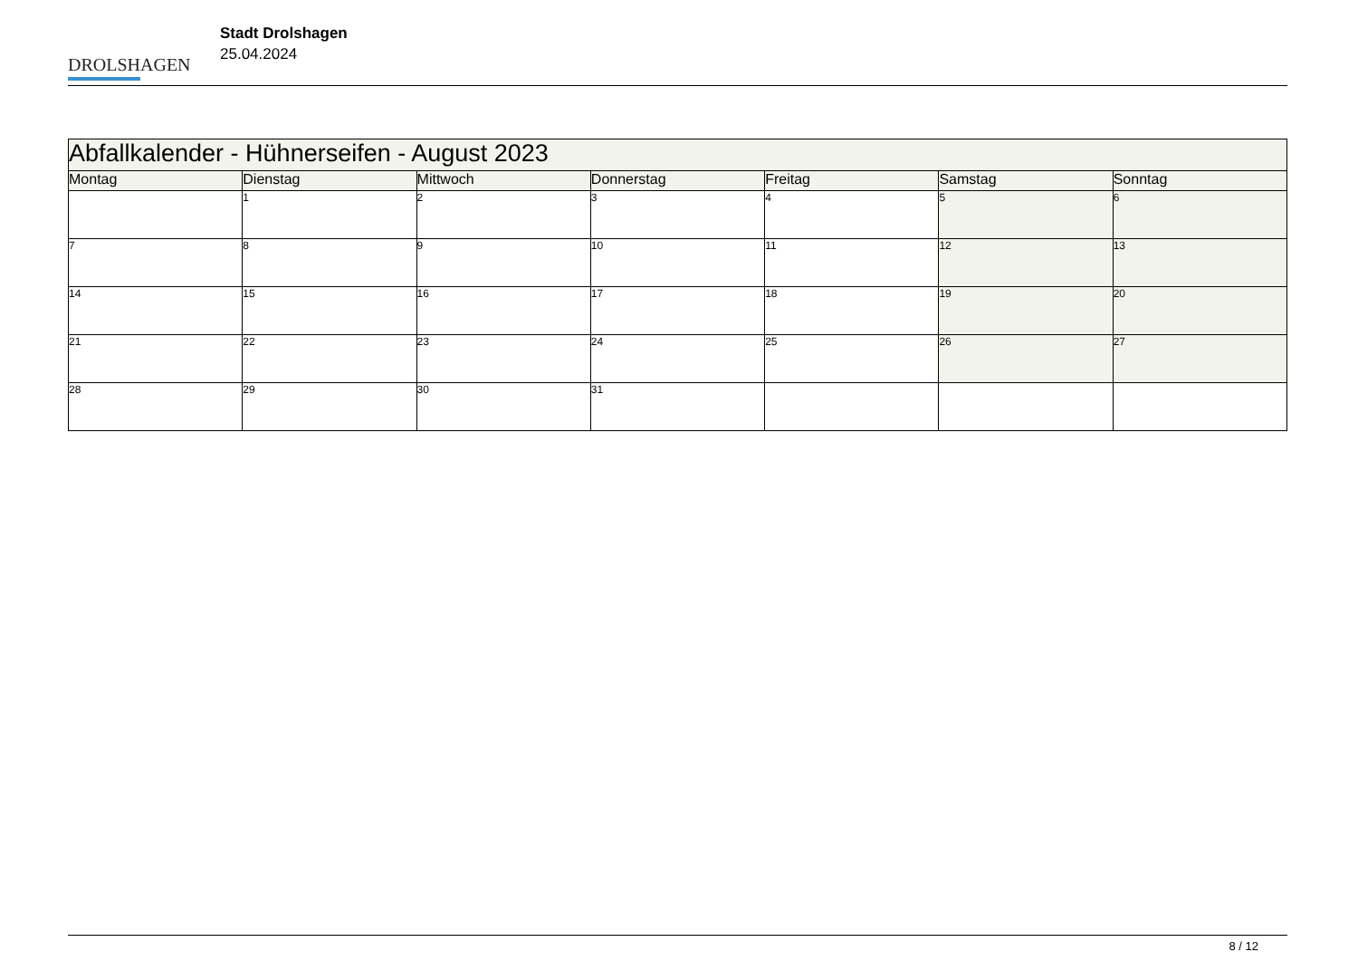DROLSHAGEN
Stadt Drolshagen
25.04.2024
| Abfallkalender - Hühnerseifen - August 2023 | | | | | | |
| --- | --- | --- | --- | --- | --- | --- |
| Montag | Dienstag | Mittwoch | Donnerstag | Freitag | Samstag | Sonntag |
| | 1 | 2 | 3 | 4 | 5 | 6 |
| 7 | 8 | 9 | 10 | 11 | 12 | 13 |
| 14 | 15 | 16 | 17 | 18 | 19 | 20 |
| 21 | 22 | 23 | 24 | 25 | 26 | 27 |
| 28 | 29 | 30 | 31 | | | |
8 / 12